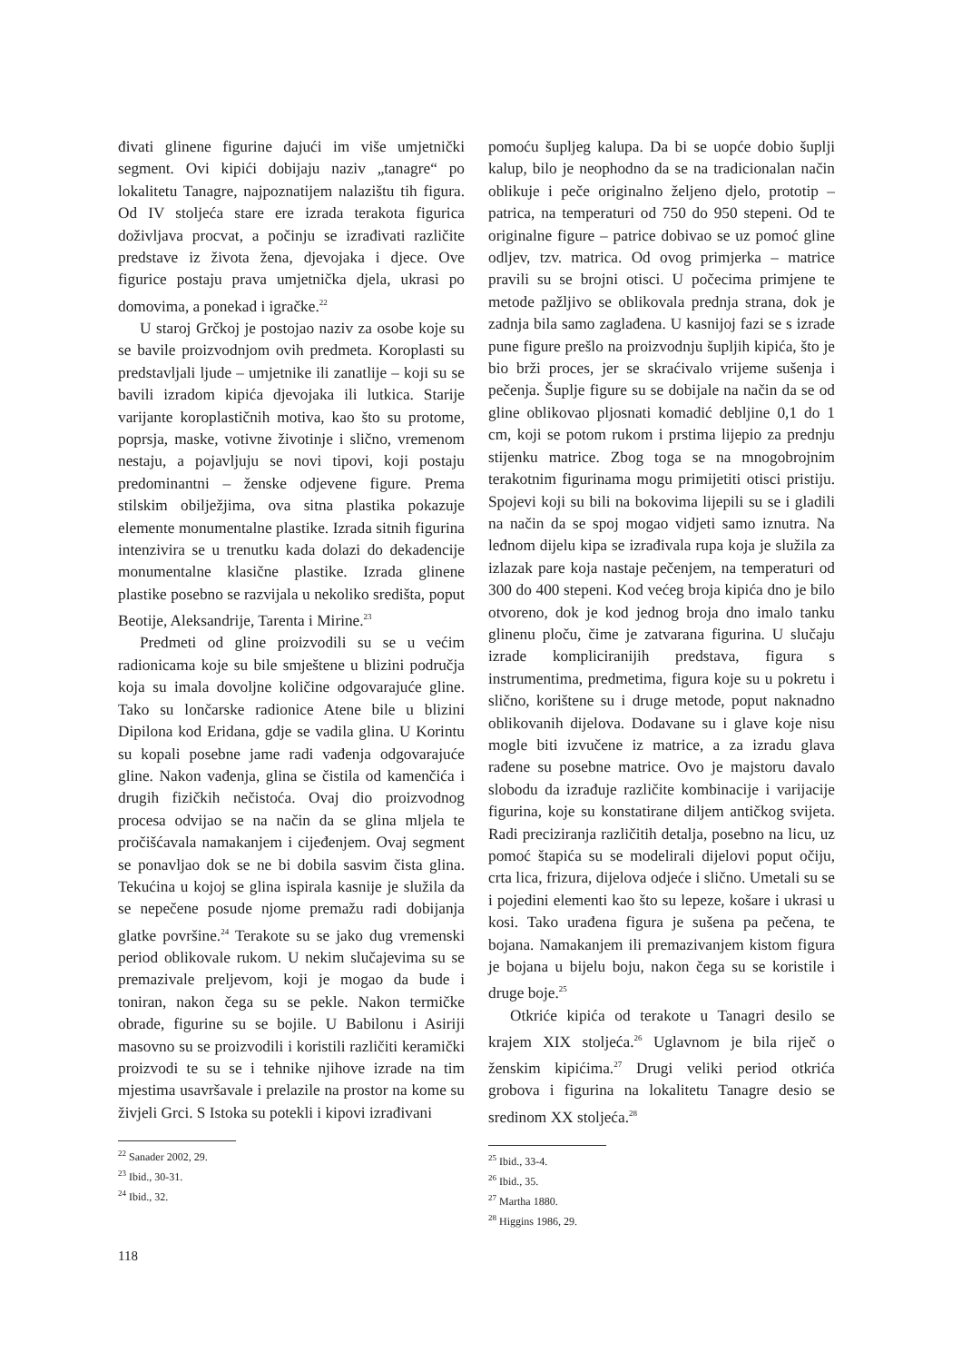đivati glinene figurine dajući im više umjetnički segment. Ovi kipići dobijaju naziv „tanagre“ po lokalitetu Tanagre, najpoznatijem nalazištu tih figura. Od IV stoljeća stare ere izrada terakota figurica doživljava procvat, a počinju se izrađivati različite predstave iz života žena, djevojaka i djece. Ove figurice postaju prava umjetnička djela, ukrasi po domovima, a ponekad i igračke.<sup>22</sup>
U staroj Grčkoj je postojao naziv za osobe koje su se bavile proizvodnjom ovih predmeta. Koroplasti su predstavljali ljude – umjetnike ili zanatlije – koji su se bavili izradom kipića djevojaka ili lutkica. Starije varijante koroplastičnih motiva, kao što su protome, poprsja, maske, votivne životinje i slično, vremenom nestaju, a pojavljuju se novi tipovi, koji postaju predominantni – ženske odjevene figure. Prema stilskim obilježjima, ova sitna plastika pokazuje elemente monumentalne plastike. Izrada sitnih figurina intenzivira se u trenutku kada dolazi do dekadencije monumentalne klasične plastike. Izrada glinene plastike posebno se razvijala u nekoliko središta, poput Beotije, Aleksandrije, Tarenta i Mirine.<sup>23</sup>
Predmeti od gline proizvodili su se u većim radionicama koje su bile smještene u blizini područja koja su imala dovoljne količine odgovarajuće gline. Tako su lončarske radionice Atene bile u blizini Dipilona kod Eridana, gdje se vadila glina. U Korintu su kopali posebne jame radi vađenja odgovarajuće gline. Nakon vađenja, glina se čistila od kamenčića i drugih fizičkih nečistoća. Ovaj dio proizvodnog procesa odvijao se na način da se glina mljela te pročišćavala namakanjem i cijeđenjem. Ovaj segment se ponavljao dok se ne bi dobila sasvim čista glina. Tekućina u kojoj se glina ispirala kasnije je služila da se nepečene posude njome premažu radi dobijanja glatke površine.<sup>24</sup> Terakote su se jako dug vremenski period oblikovale rukom. U nekim slučajevima su se premazivale preljevom, koji je mogao da bude i toniran, nakon čega su se pekle. Nakon termičke obrade, figurine su se bojile. U Babilonu i Asiriji masovno su se proizvodili i koristili različiti keramički proizvodi te su se i tehnike njihove izrade na tim mjestima usavršavale i prelazile na prostor na kome su živjeli Grci. S Istoka su potekli i kipovi izrađivani
<sup>22</sup> Sanader 2002, 29.
<sup>23</sup> Ibid., 30-31.
<sup>24</sup> Ibid., 32.
pomoću šupljeg kalupa. Da bi se uopće dobio šuplji kalup, bilo je neophodno da se na tradicionalan način oblikuje i peče originalno željeno djelo, prototip – patrica, na temperaturi od 750 do 950 stepeni. Od te originalne figure – patrice dobivao se uz pomoć gline odljev, tzv. matrica. Od ovog primjerka – matrice pravili su se brojni otisci. U počecima primjene te metode pažljivo se oblikovala prednja strana, dok je zadnja bila samo zaglađena. U kasnijoj fazi se s izrade pune figure prešlo na proizvodnju šupljih kipića, što je bio brži proces, jer se skraćivalo vrijeme sušenja i pečenja. Šuplje figure su se dobijale na način da se od gline oblikovao pljosnati komadić debljine 0,1 do 1 cm, koji se potom rukom i prstima lijepio za prednju stijenku matrice. Zbog toga se na mnogobrojnim terakotnim figurinama mogu primijetiti otisci pristiju. Spojevi koji su bili na bokovima lijepili su se i gladili na način da se spoj mogao vidjeti samo iznutra. Na leđnom dijelu kipa se izrađivala rupa koja je služila za izlazak pare koja nastaje pečenjem, na temperaturi od 300 do 400 stepeni. Kod većeg broja kipića dno je bilo otvoreno, dok je kod jednog broja dno imalo tanku glinenu ploču, čime je zatvarana figurina. U slučaju izrade kompliciranijih predstava, figura s instrumentima, predmetima, figura koje su u pokretu i slično, korištene su i druge metode, poput naknadno oblikovanih dijelova. Dodavane su i glave koje nisu mogle biti izvučene iz matrice, a za izradu glava rađene su posebne matrice. Ovo je majstoru davalo slobodu da izrađuje različite kombinacije i varijacije figurina, koje su konstatirane diljem antičkog svijeta. Radi preciziranja različitih detalja, posebno na licu, uz pomoć štapića su se modelirali dijelovi poput očiju, crta lica, frizura, dijelova odjeće i slično. Umetali su se i pojedini elementi kao što su lepeze, košare i ukrasi u kosi. Tako urađena figura je sušena pa pečena, te bojana. Namakanjem ili premazivanjem kistom figura je bojana u bijelu boju, nakon čega su se koristile i druge boje.<sup>25</sup>
Otkriće kipića od terakote u Tanagri desilo se krajem XIX stoljeća.<sup>26</sup> Uglavnom je bila riječ o ženskim kipićima.<sup>27</sup> Drugi veliki period otkrića grobova i figurina na lokalitetu Tanagre desio se sredinom XX stoljeća.<sup>28</sup>
<sup>25</sup> Ibid., 33-4.
<sup>26</sup> Ibid., 35.
<sup>27</sup> Martha 1880.
<sup>28</sup> Higgins 1986, 29.
118